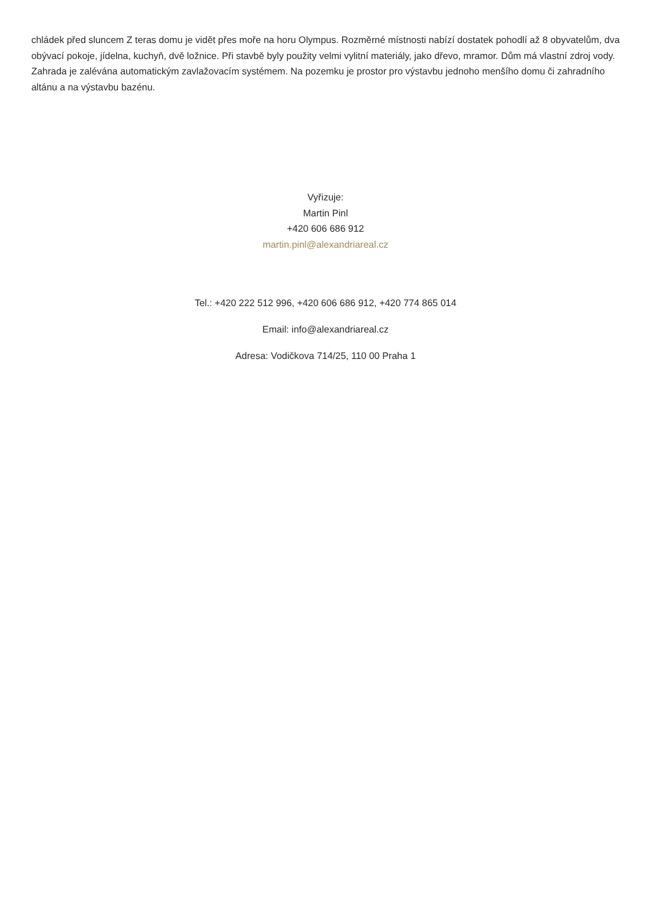chládek před sluncem Z teras domu je vidět přes moře na horu Olympus. Rozměrné místnosti nabízí dostatek pohodlí až 8 obyvatelům, dva obývací pokoje, jídelna, kuchyň, dvě ložnice. Při stavbě byly použity velmi vylitní materiály, jako dřevo, mramor. Dům má vlastní zdroj vody. Zahrada je zalévána automatickým zavlažovacím systémem. Na pozemku je prostor pro výstavbu jednoho menšího domu či zahradního altánu a na výstavbu bazénu.
Vyřizuje:
Martin Pinl
+420 606 686 912
martin.pinl@alexandriareal.cz
Tel.: +420 222 512 996, +420 606 686 912, +420 774 865 014
Email: info@alexandriareal.cz
Adresa: Vodičkova 714/25, 110 00 Praha 1